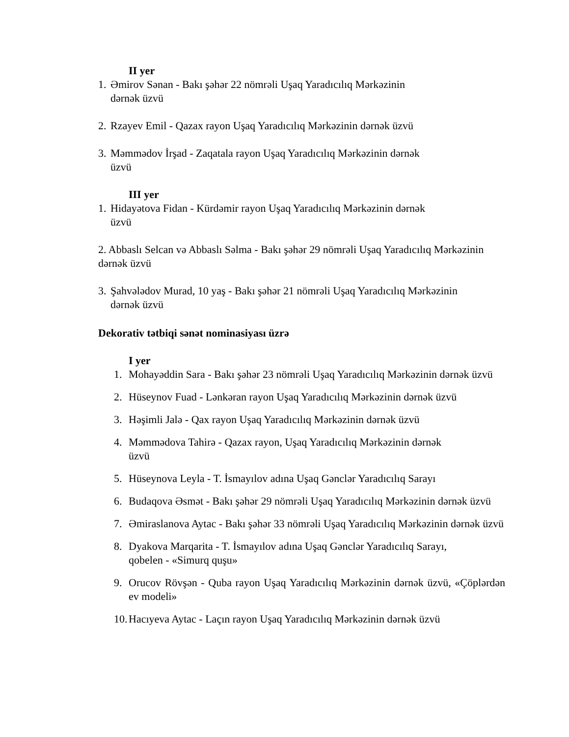II yer
1. Əmirov Sənan - Bakı şəhər 22 nömrəli Uşaq Yaradıcılıq Mərkəzinin
dərnək üzvü
2. Rzayev Emil - Qazax rayon Uşaq Yaradıcılıq Mərkəzinin dərnək üzvü
3. Məmmədov İrşad - Zaqatala rayon Uşaq Yaradıcılıq Mərkəzinin dərnək
üzvü
III yer
1. Hidayətova Fidan - Kürdəmir rayon Uşaq Yaradıcılıq Mərkəzinin dərnək
üzvü
2. Abbaslı Selcan və Abbaslı Səlma - Bakı şəhər 29 nömrəli Uşaq Yaradıcılıq Mərkəzinin dərnək üzvü
3. Şahvələdov Murad, 10 yaş - Bakı şəhər 21 nömrəli Uşaq Yaradıcılıq Mərkəzinin
dərnək üzvü
Dekorativ tətbiqi sənət nominasiyası üzrə
I yer
1. Mohayəddin Sara - Bakı şəhər 23 nömrəli Uşaq Yaradıcılıq Mərkəzinin dərnək üzvü
2. Hüseynov Fuad - Lənkəran rayon Uşaq Yaradıcılıq Mərkəzinin dərnək üzvü
3. Həşimli Jalə - Qax rayon Uşaq Yaradıcılıq Mərkəzinin dərnək üzvü
4. Məmmədova Tahirə - Qazax rayon, Uşaq Yaradıcılıq Mərkəzinin dərnək
üzvü
5. Hüseynova Leyla - T. İsmayılov adına Uşaq Gənclər Yaradıcılıq Sarayı
6. Budaqova Əsmət - Bakı şəhər 29 nömrəli Uşaq Yaradıcılıq Mərkəzinin dərnək üzvü
7. Əmiraslanova Aytac - Bakı şəhər 33 nömrəli Uşaq Yaradıcılıq Mərkəzinin dərnək üzvü
8. Dyakova Marqarita - T. İsmayılov adına Uşaq Gənclər Yaradıcılıq Sarayı,
qobelen - «Simurq quşu»
9. Orucov Rövşən - Quba rayon Uşaq Yaradıcılıq Mərkəzinin dərnək üzvü, «Çöplərdən ev modeli»
10. Hacıyeva Aytac - Laçın rayon Uşaq Yaradıcılıq Mərkəzinin dərnək üzvü